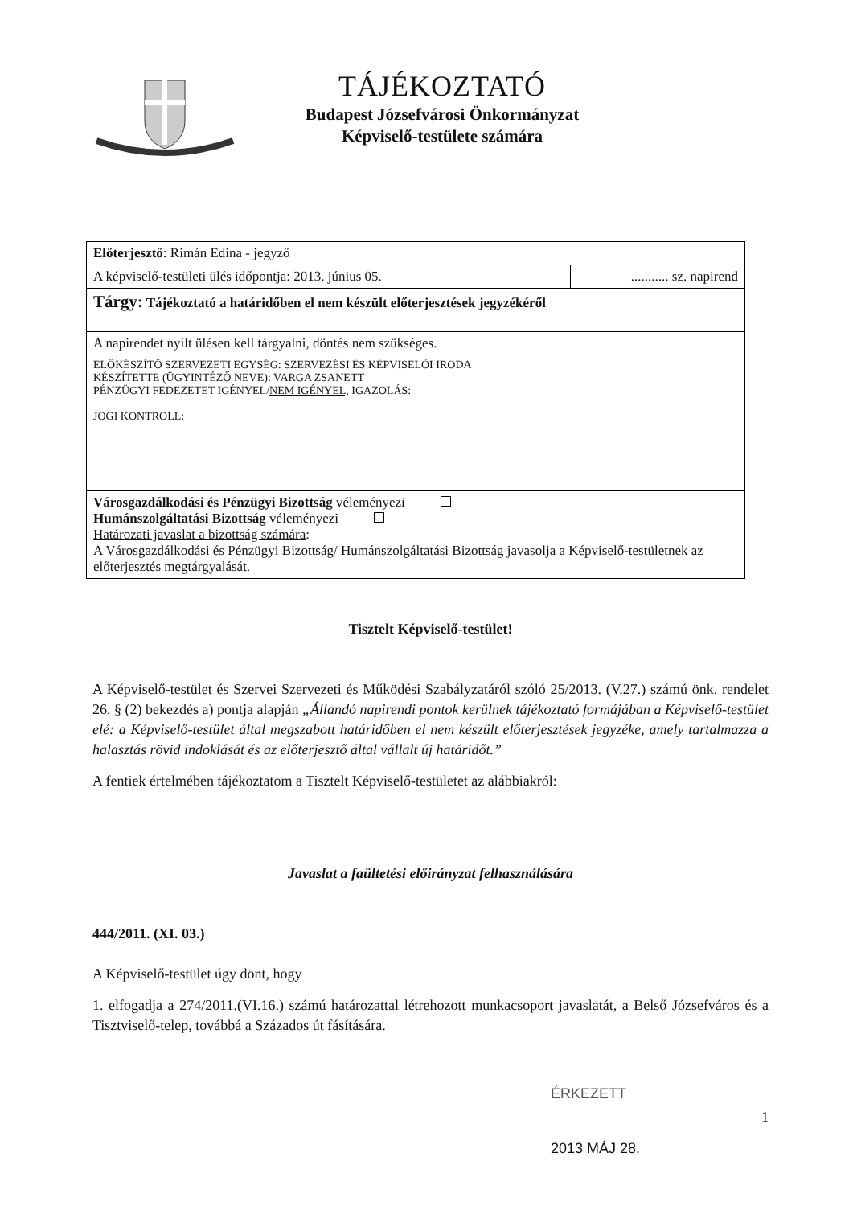TÁJÉKOZTATÓ
Budapest Józsefvárosi Önkormányzat
Képviselő-testülete számára
| Előterjesztő : Rimán Edina - jegyző | |
| A képviselő-testületi ülés időpontja: 2013. június 05. | ........... sz. napirend |
| Tárgy: Tájékoztató a határidőben el nem készült előterjesztések jegyzékéről | |
| A napirendet nyílt ülésen kell tárgyalni, döntés nem szükséges. | |
| ELŐKÉSZÍTŐ SZERVEZETI EGYSÉG: SZERVEZÉSI ÉS KÉPVISELŐI IRODA KÉSZÍTETTE (ÜGYINTÉZŐ NEVE): VARGA ZSANETT PÉNZÜGYI FEDEZETET IGÉNYEL/ NEM IGÉNYEL, IGAZOLÁS: JOGI KONTROLL: | |
| Városgazdálkodási és Pénzügyi Bizottság véleményezi Humánszolgáltatási Bizottság véleményezi Határozati javaslat a bizottság számára : A Városgazdálkodási és Pénzügyi Bizottság/ Humánszolgáltatási Bizottság javasolja a Képviselő-testületnek az előterjesztés megtárgyalását. | |
Tisztelt Képviselő-testület!
A Képviselő-testület és Szervei Szervezeti és Működési Szabályzatáról szóló 25/2013. (V.27.) számú önk. rendelet 26. § (2) bekezdés a) pontja alapján „Állandó napirendi pontok kerülnek tájékoztató formájában a Képviselő-testület elé: a Képviselő-testület által megszabott határidőben el nem készült előterjesztések jegyzéke, amely tartalmazza a halasztás rövid indoklását és az előterjesztő által vállalt új határidőt.”
A fentiek értelmében tájékoztatom a Tisztelt Képviselő-testületet az alábbiakról:
Javaslat a faültetési előirányzat felhasználására
444/2011. (XI. 03.)
A Képviselő-testület úgy dönt, hogy
1. elfogadja a 274/2011.(VI.16.) számú határozattal létrehozott munkacsoport javaslatát, a Belső Józsefváros és a Tisztviselő-telep, továbbá a Százados út fásítására.
ÉRKEZETT
1
2013 MÁJ 28.